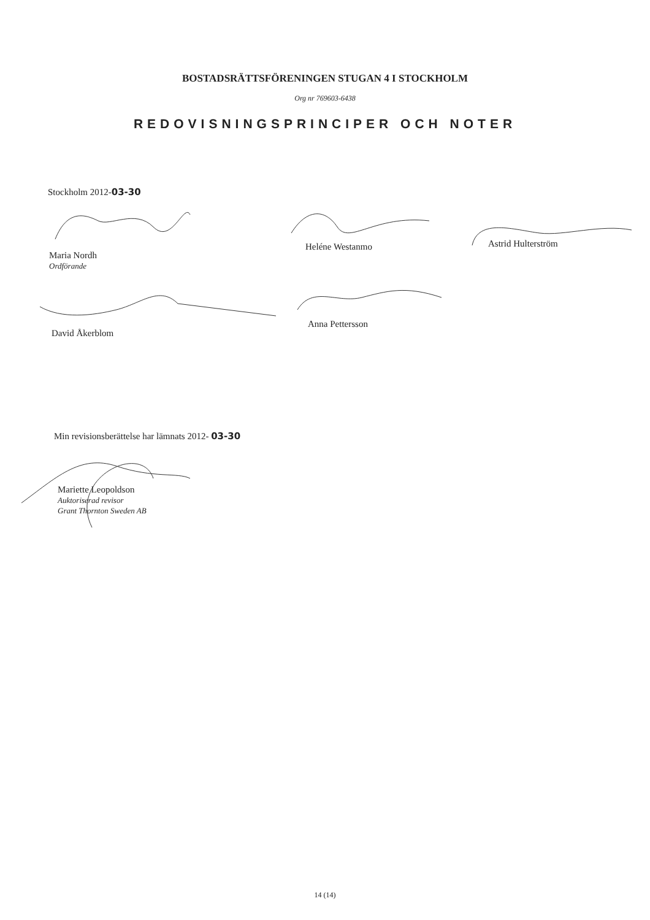BOSTADSRÄTTSFÖRENINGEN STUGAN 4 I STOCKHOLM
Org nr 769603-6438
REDOVISNINGSPRINCIPER OCH NOTER
Stockholm 2012-03-30
Maria Nordh
Ordförande
David Åkerblom
Heléne Westanmo
Anna Pettersson
Astrid Hulterström
Min revisionsberättelse har lämnats 2012- 03-30
Mariette Leopoldson
Auktoriserad revisor
Grant Thornton Sweden AB
14 (14)